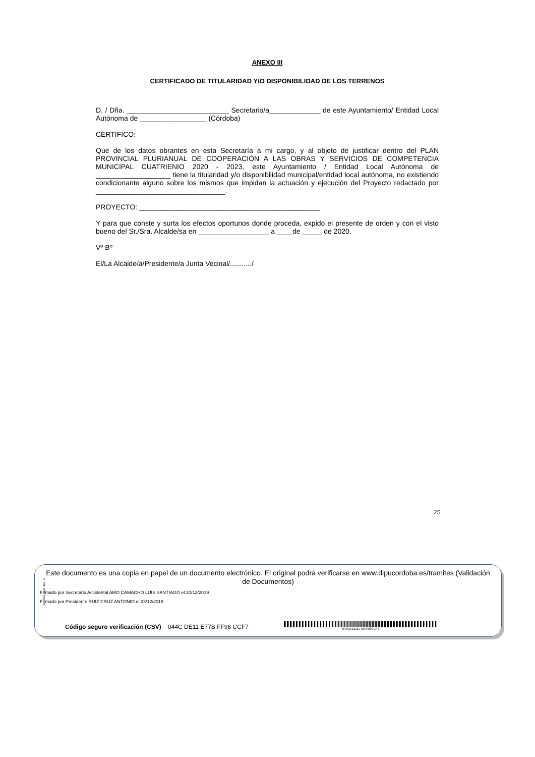ANEXO III
CERTIFICADO DE TITULARIDAD Y/O DISPONIBILIDAD DE LOS TERRENOS
D. / Dña. __________________________ Secretario/a_____________ de este Ayuntamiento/ Entidad Local Autónoma de _________________ (Córdoba)
CERTIFICO:
Que de los datos obrantes en esta Secretaría a mi cargo, y al objeto de justificar dentro del PLAN PROVINCIAL PLURIANUAL DE COOPERACIÓN A LAS OBRAS Y SERVICIOS DE COMPETENCIA MUNICIPAL CUATRIENIO 2020 - 2023, este Ayuntamiento / Entidad Local Autónoma de ___________________ tiene la titularidad y/o disponibilidad municipal/entidad local autónoma, no existiendo condicionante alguno sobre los mismos que impidan la actuación y ejecución del Proyecto redactado por _________________________________.
PROYECTO: ______________________________________________
Y para que conste y surta los efectos oportunos donde proceda, expido el presente de orden y con el visto bueno del Sr./Sra. Alcalde/sa en __________________ a ____de _____ de 2020.
Vº Bº
El/La Alcalde/a/Presidente/a Junta Vecinal/.........../
25
pie_firma_largo_dipu_01
Este documento es una copia en papel de un documento electrónico. El original podrá verificarse en www.dipucordoba.es/tramites (Validación de Documentos)
Firmado por Secretario Accidental AMO CAMACHO LUIS SANTIAGO el 20/12/2019
Firmado por Presidente RUIZ CRUZ ANTONIO el 23/12/2019
Código seguro verificación (CSV) 044C DE11 E77B FF98 CCF7
044CDE11E77BFF98CCF7